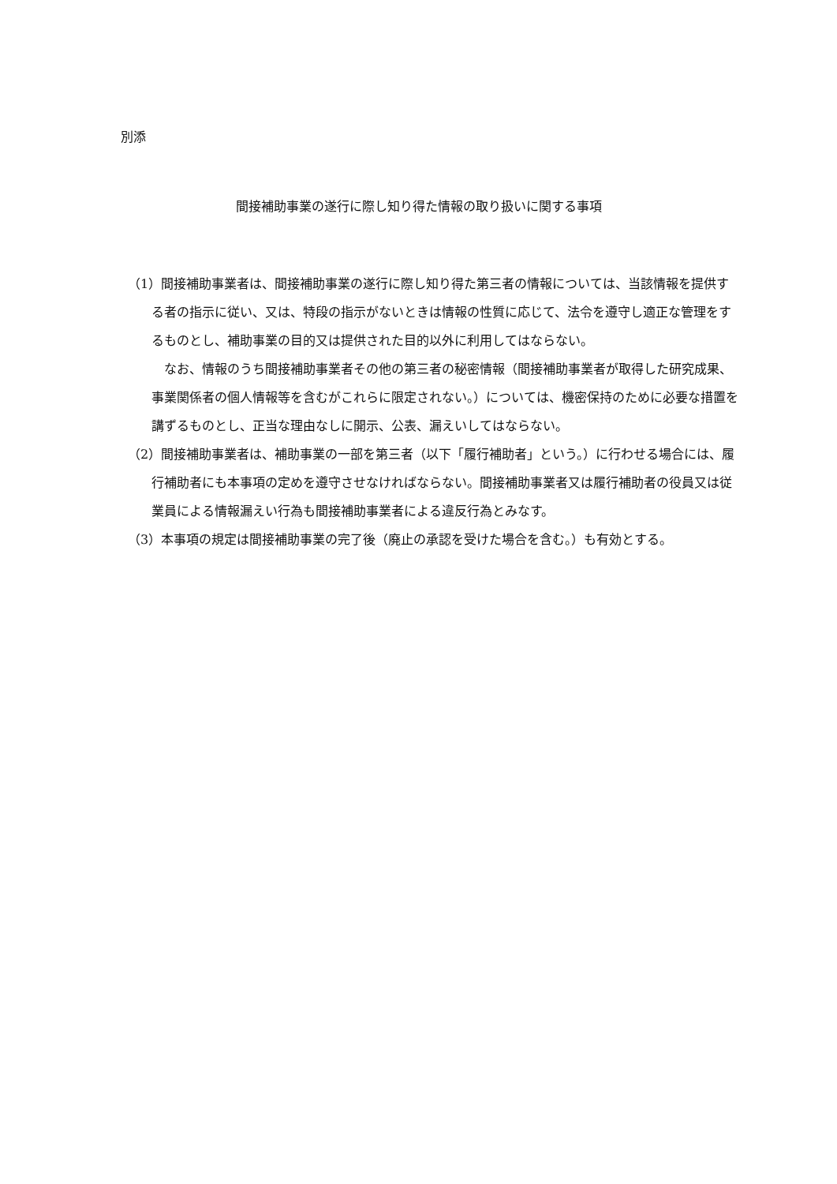別添
間接補助事業の遂行に際し知り得た情報の取り扱いに関する事項
（1）間接補助事業者は、間接補助事業の遂行に際し知り得た第三者の情報については、当該情報を提供する者の指示に従い、又は、特段の指示がないときは情報の性質に応じて、法令を遵守し適正な管理をするものとし、補助事業の目的又は提供された目的以外に利用してはならない。
なお、情報のうち間接補助事業者その他の第三者の秘密情報（間接補助事業者が取得した研究成果、事業関係者の個人情報等を含むがこれらに限定されない。）については、機密保持のために必要な措置を講ずるものとし、正当な理由なしに開示、公表、漏えいしてはならない。
（2）間接補助事業者は、補助事業の一部を第三者（以下「履行補助者」という。）に行わせる場合には、履行補助者にも本事項の定めを遵守させなければならない。間接補助事業者又は履行補助者の役員又は従業員による情報漏えい行為も間接補助事業者による違反行為とみなす。
（3）本事項の規定は間接補助事業の完了後（廃止の承認を受けた場合を含む。）も有効とする。